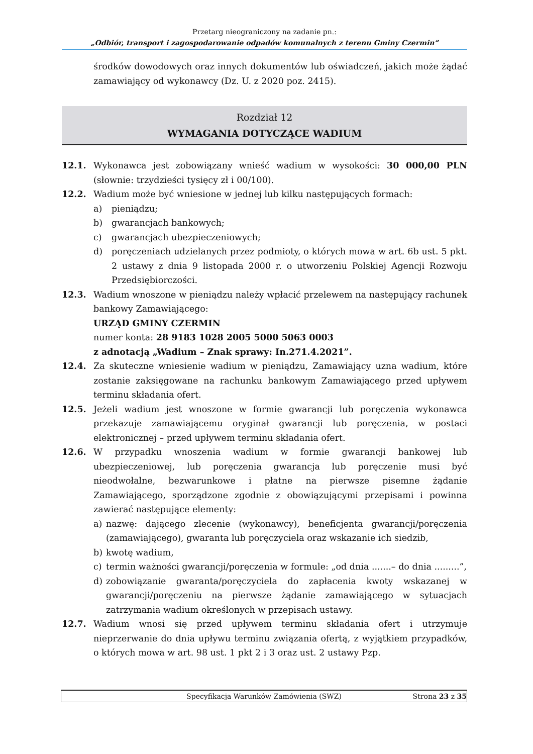Przetarg nieograniczony na zadanie pn.:
„Odbiór, transport i zagospodarowanie odpadów komunalnych z terenu Gminy Czermin”
środków dowodowych oraz innych dokumentów lub oświadczeń, jakich może żądać zamawiający od wykonawcy (Dz. U. z 2020 poz. 2415).
Rozdział 12
WYMAGANIA DOTYCZĄCE WADIUM
12.1. Wykonawca jest zobowiązany wnieść wadium w wysokości: 30 000,00 PLN (słownie: trzydzieści tysięcy zł i 00/100).
12.2. Wadium może być wniesione w jednej lub kilku następujących formach:
a) pieniądzu;
b) gwarancjach bankowych;
c) gwarancjach ubezpieczeniowych;
d) poręczeniach udzielanych przez podmioty, o których mowa w art. 6b ust. 5 pkt. 2 ustawy z dnia 9 listopada 2000 r. o utworzeniu Polskiej Agencji Rozwoju Przedsiębiorczości.
12.3. Wadium wnoszone w pieniądzu należy wpłacić przelewem na następujący rachunek bankowy Zamawiającego:
URZĄD GMINY CZERMIN
numer konta: 28 9183 1028 2005 5000 5063 0003
z adnotacją „Wadium – Znak sprawy: In.271.4.2021”.
12.4. Za skuteczne wniesienie wadium w pieniądzu, Zamawiający uzna wadium, które zostanie zaksięgowane na rachunku bankowym Zamawiającego przed upływem terminu składania ofert.
12.5. Jeżeli wadium jest wnoszone w formie gwarancji lub poręczenia wykonawca przekazuje zamawiającemu oryginał gwarancji lub poręczenia, w postaci elektronicznej – przed upływem terminu składania ofert.
12.6. W przypadku wnoszenia wadium w formie gwarancji bankowej lub ubezpieczeniowej, lub poręczenia gwarancja lub poręczenie musi być nieodwołalne, bezwarunkowe i płatne na pierwsze pisemne żądanie Zamawiającego, sporządzone zgodnie z obowiązującymi przepisami i powinna zawierać następujące elementy:
a) nazwę: dającego zlecenie (wykonawcy), beneficjenta gwarancji/poręczenia (zamawiającego), gwaranta lub poręczyciela oraz wskazanie ich siedzib,
b) kwotę wadium,
c) termin ważności gwarancji/poręczenia w formule: „od dnia .......– do dnia .........”,
d) zobowiązanie gwaranta/poręczyciela do zapłacenia kwoty wskazanej w gwarancji/poręczeniu na pierwsze żądanie zamawiającego w sytuacjach zatrzymania wadium określonych w przepisach ustawy.
12.7. Wadium wnosi się przed upływem terminu składania ofert i utrzymuje nieprzerwanie do dnia upływu terminu związania ofertą, z wyjątkiem przypadków, o których mowa w art. 98 ust. 1 pkt 2 i 3 oraz ust. 2 ustawy Pzp.
Specyfikacja Warunków Zamówienia (SWZ) Strona 23 z 35